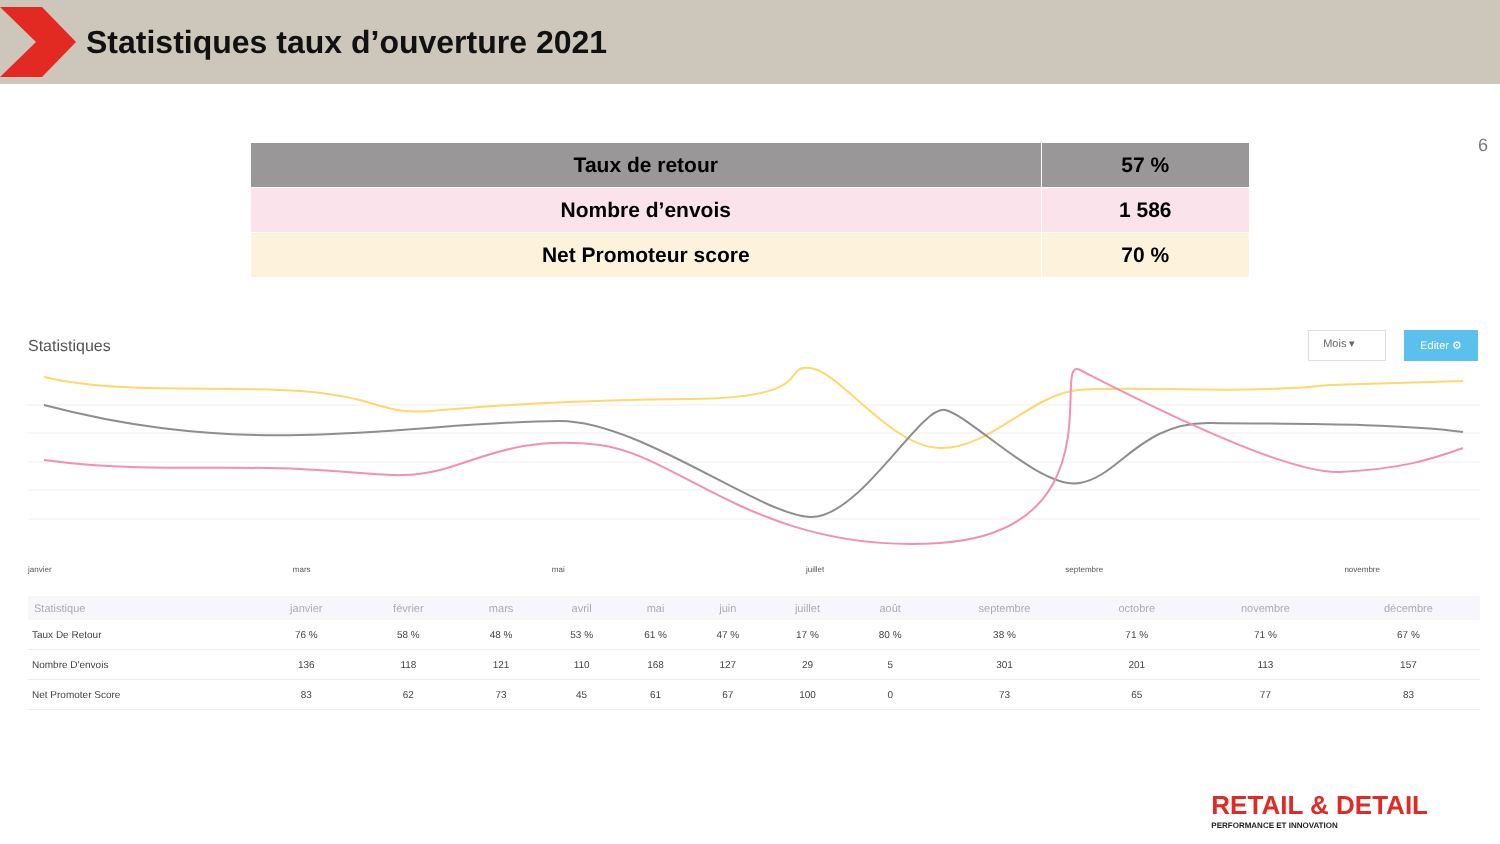Statistiques taux d’ouverture 2021
6
| Taux de retour | 57 % |
| Nombre d’envois | 1 586 |
| Net Promoteur score | 70 % |
Statistiques
Mois ▾
Editer ⚙
janvier mars mai juillet septembre novembre
| Statistique | janvier | février | mars | avril | mai | juin | juillet | août | septembre | octobre | novembre | décembre |
| --- | --- | --- | --- | --- | --- | --- | --- | --- | --- | --- | --- | --- |
| Taux De Retour | 76 % | 58 % | 48 % | 53 % | 61 % | 47 % | 17 % | 80 % | 38 % | 71 % | 71 % | 67 % |
| Nombre D'envois | 136 | 118 | 121 | 110 | 168 | 127 | 29 | 5 | 301 | 201 | 113 | 157 |
| Net Promoter Score | 83 | 62 | 73 | 45 | 61 | 67 | 100 | 0 | 73 | 65 | 77 | 83 |
RETAIL & DETAIL
PERFORMANCE ET INNOVATION